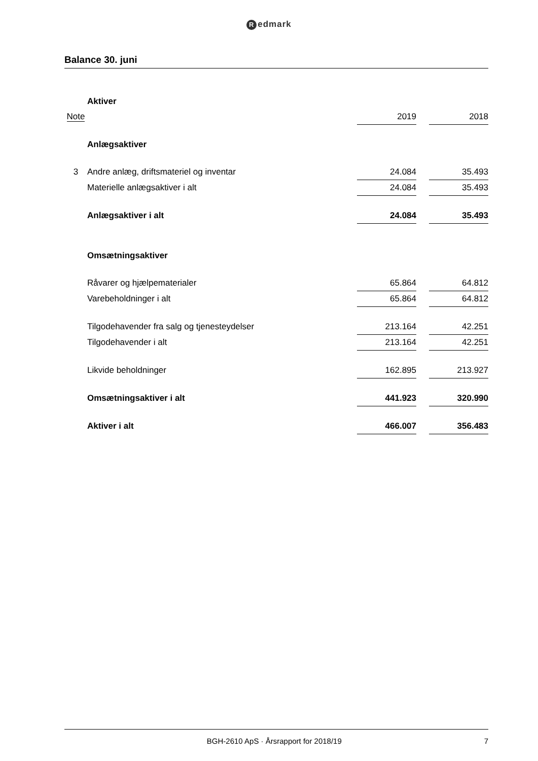Redmark
Balance 30. juni
| | Aktiver | | | |
| Note | | 2019 | | 2018 |
| | Anlægsaktiver | | | |
| 3 | Andre anlæg, driftsmateriel og inventar | 24.084 | | 35.493 |
| | Materielle anlægsaktiver i alt | 24.084 | | 35.493 |
| | Anlægsaktiver i alt | 24.084 | | 35.493 |
| | Omsætningsaktiver | | | |
| | Råvarer og hjælpematerialer | 65.864 | | 64.812 |
| | Varebeholdninger i alt | 65.864 | | 64.812 |
| | Tilgodehavender fra salg og tjenesteydelser | 213.164 | | 42.251 |
| | Tilgodehavender i alt | 213.164 | | 42.251 |
| | Likvide beholdninger | 162.895 | | 213.927 |
| | Omsætningsaktiver i alt | 441.923 | | 320.990 |
| | Aktiver i alt | 466.007 | | 356.483 |
BGH-2610 ApS · Årsrapport for 2018/19 7